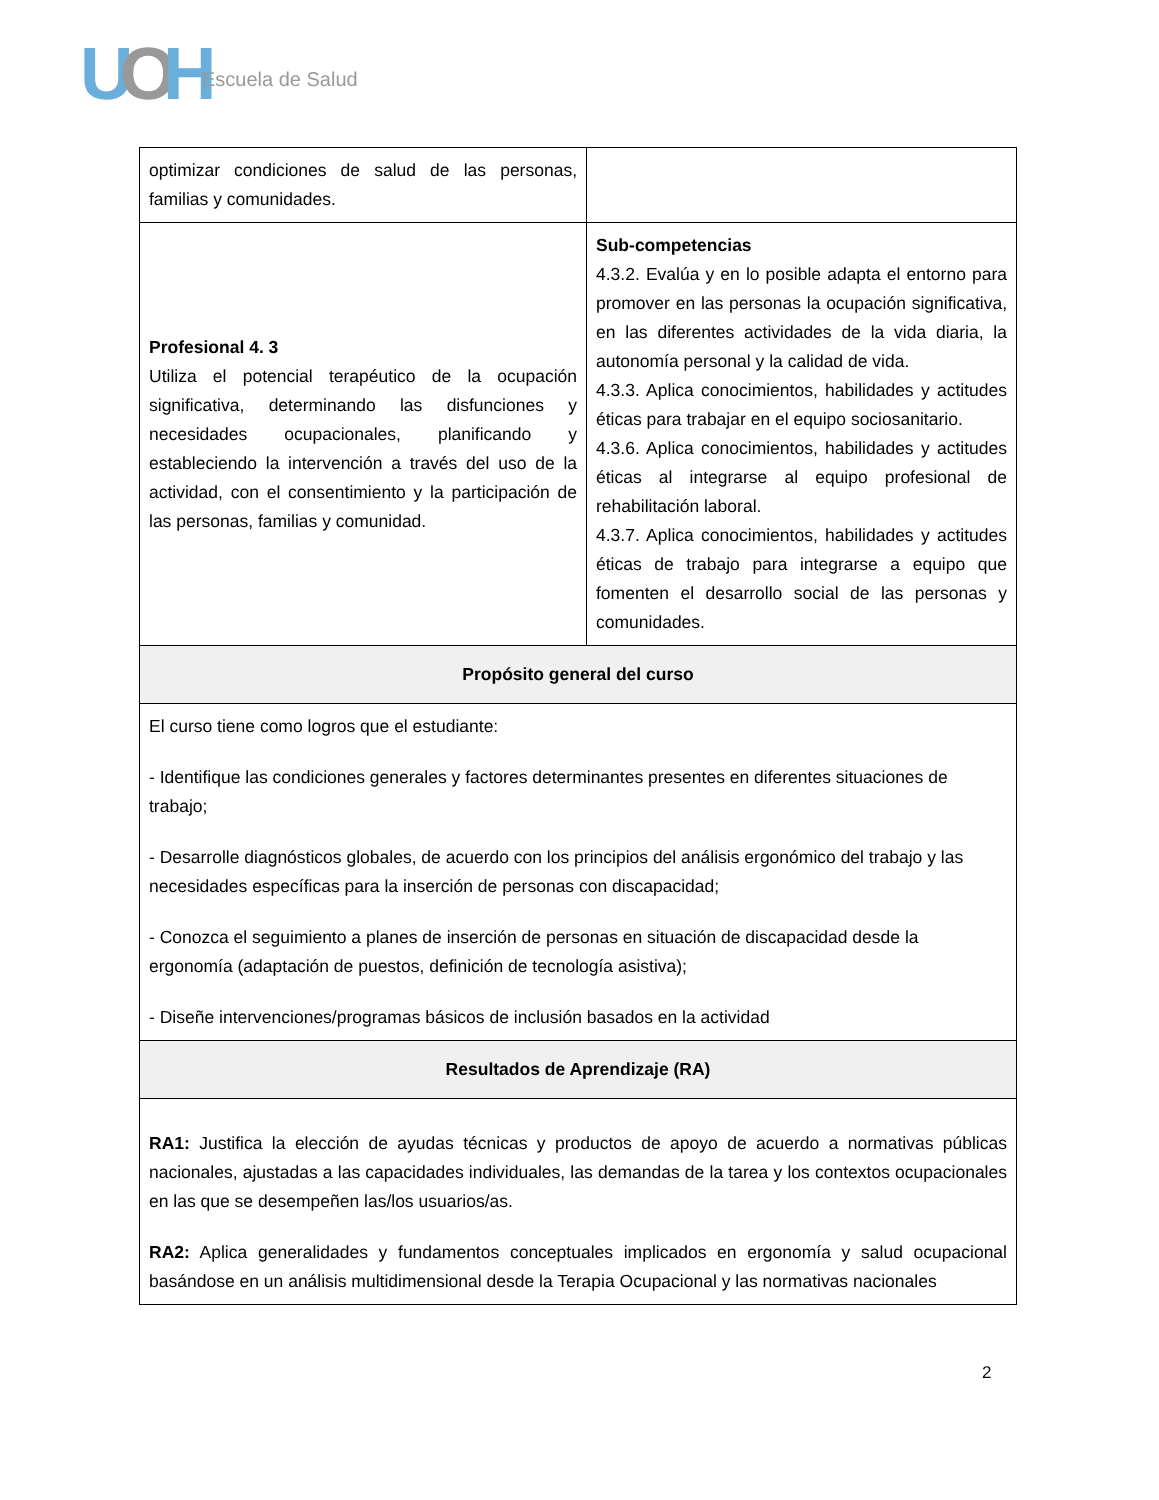UOH Escuela de Salud
| optimizar condiciones de salud de las personas, familias y comunidades. | |
| Profesional 4. 3 Utiliza el potencial terapéutico de la ocupación significativa, determinando las disfunciones y necesidades ocupacionales, planificando y estableciendo la intervención a través del uso de la actividad, con el consentimiento y la participación de las personas, familias y comunidad. | Sub-competencias 4.3.2. Evalúa y en lo posible adapta el entorno para promover en las personas la ocupación significativa, en las diferentes actividades de la vida diaria, la autonomía personal y la calidad de vida. 4.3.3. Aplica conocimientos, habilidades y actitudes éticas para trabajar en el equipo sociosanitario. 4.3.6. Aplica conocimientos, habilidades y actitudes éticas al integrarse al equipo profesional de rehabilitación laboral. 4.3.7. Aplica conocimientos, habilidades y actitudes éticas de trabajo para integrarse a equipo que fomenten el desarrollo social de las personas y comunidades. |
| Propósito general del curso | |
| El curso tiene como logros que el estudiante: - Identifique las condiciones generales y factores determinantes presentes en diferentes situaciones de trabajo; - Desarrolle diagnósticos globales, de acuerdo con los principios del análisis ergonómico del trabajo y las necesidades específicas para la inserción de personas con discapacidad; - Conozca el seguimiento a planes de inserción de personas en situación de discapacidad desde la ergonomía (adaptación de puestos, definición de tecnología asistiva); - Diseñe intervenciones/programas básicos de inclusión basados en la actividad | |
| Resultados de Aprendizaje (RA) | |
| RA1: Justifica la elección de ayudas técnicas y productos de apoyo de acuerdo a normativas públicas nacionales, ajustadas a las capacidades individuales, las demandas de la tarea y los contextos ocupacionales en las que se desempeñen las/los usuarios/as. RA2: Aplica generalidades y fundamentos conceptuales implicados en ergonomía y salud ocupacional basándose en un análisis multidimensional desde la Terapia Ocupacional y las normativas nacionales | |
2